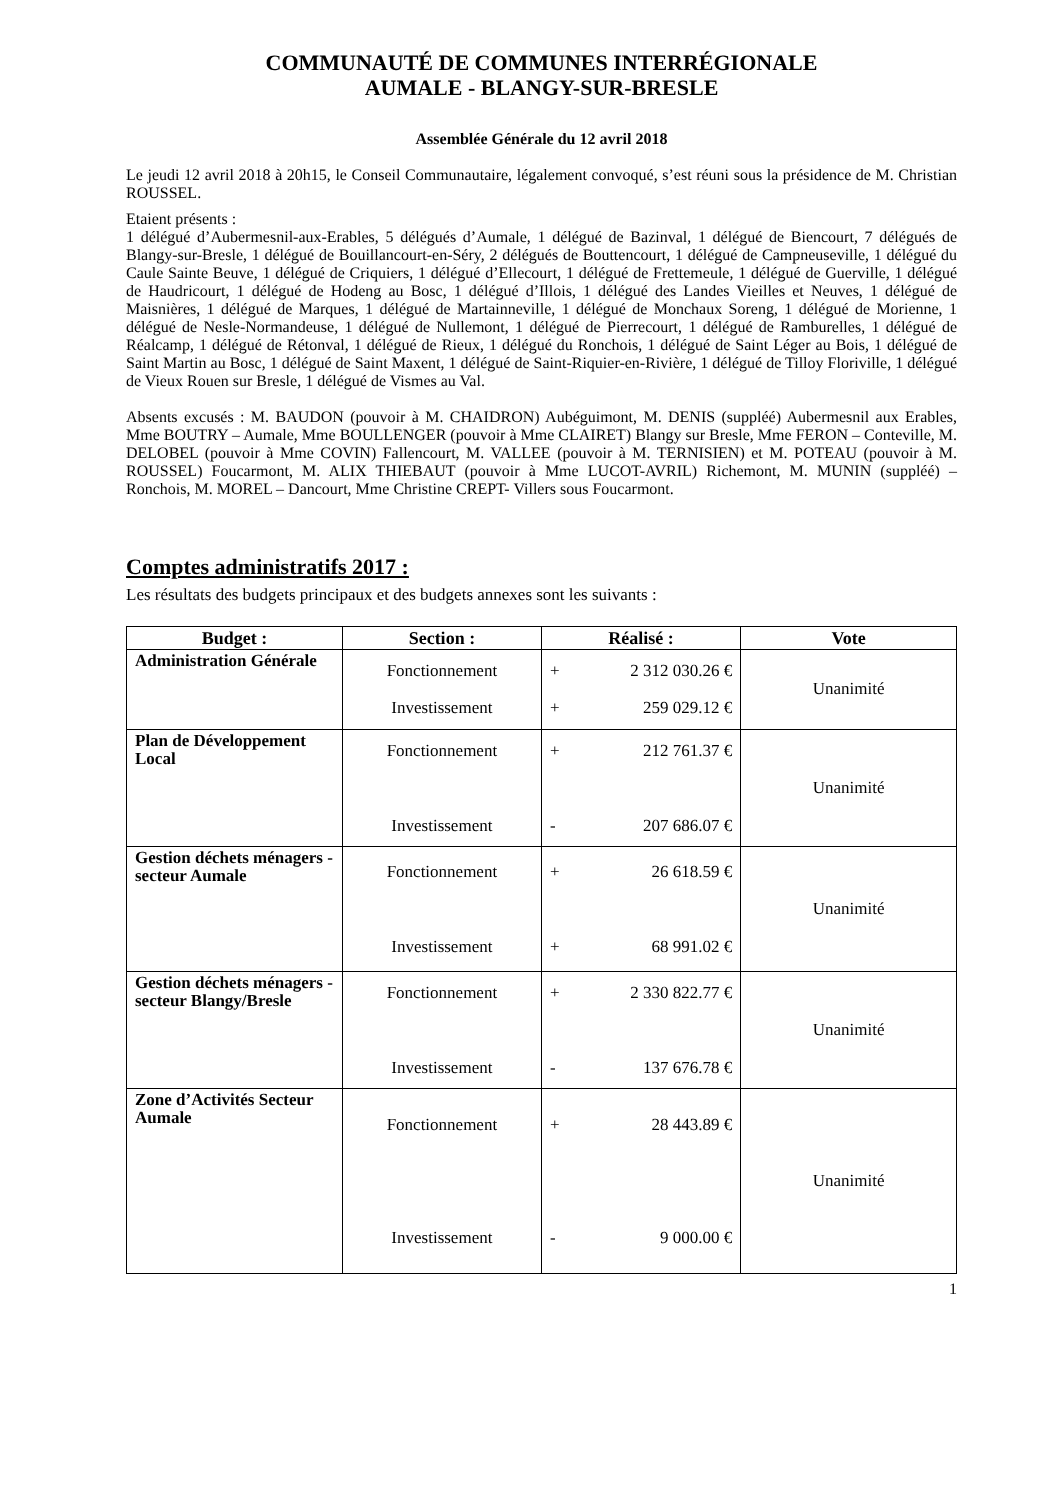COMMUNAUTÉ DE COMMUNES INTERRÉGIONALE
AUMALE - BLANGY-SUR-BRESLE
Assemblée Générale du 12 avril 2018
Le jeudi 12 avril 2018 à 20h15, le Conseil Communautaire, légalement convoqué, s’est réuni sous la présidence de M. Christian ROUSSEL.
Etaient présents :
1 délégué d’Aubermesnil-aux-Erables, 5 délégués d’Aumale, 1 délégué de Bazinval, 1 délégué de Biencourt, 7 délégués de Blangy-sur-Bresle, 1 délégué de Bouillancourt-en-Séry, 2 délégués de Bouttencourt, 1 délégué de Campneuseville, 1 délégué du Caule Sainte Beuve, 1 délégué de Criquiers, 1 délégué d’Ellecourt, 1 délégué de Frettemeule, 1 délégué de Guerville, 1 délégué de Haudricourt, 1 délégué de Hodeng au Bosc, 1 délégué d’Illois, 1 délégué des Landes Vieilles et Neuves, 1 délégué de Maisnières, 1 délégué de Marques, 1 délégué de Martainneville, 1 délégué de Monchaux Soreng, 1 délégué de Morienne, 1 délégué de Nesle-Normandeuse, 1 délégué de Nullemont, 1 délégué de Pierrecourt, 1 délégué de Ramburelles, 1 délégué de Réalcamp, 1 délégué de Rétonval, 1 délégué de Rieux, 1 délégué du Ronchois, 1 délégué de Saint Léger au Bois, 1 délégué de Saint Martin au Bosc, 1 délégué de Saint Maxent, 1 délégué de Saint-Riquier-en-Rivière, 1 délégué de Tilloy Floriville, 1 délégué de Vieux Rouen sur Bresle, 1 délégué de Vismes au Val.
Absents excusés : M. BAUDON (pouvoir à M. CHAIDRON) Aubéguimont, M. DENIS (suppléé) Aubermesnil aux Erables, Mme BOUTRY – Aumale, Mme BOULLENGER (pouvoir à Mme CLAIRET) Blangy sur Bresle, Mme FERON – Conteville, M. DELOBEL (pouvoir à Mme COVIN) Fallencourt, M. VALLEE (pouvoir à M. TERNISIEN) et M. POTEAU (pouvoir à M. ROUSSEL) Foucarmont, M. ALIX THIEBAUT (pouvoir à Mme LUCOT-AVRIL) Richemont, M. MUNIN (suppléé) – Ronchois, M. MOREL – Dancourt, Mme Christine CREPT- Villers sous Foucarmont.
Comptes administratifs 2017 :
Les résultats des budgets principaux et des budgets annexes sont les suivants :
| Budget : | Section : | Réalisé : | Vote |
| --- | --- | --- | --- |
| Administration Générale | Fonctionnement Investissement | + 2 312 030.26 € + 259 029.12 € | Unanimité |
| Plan de Développement Local | Fonctionnement Investissement | + 212 761.37 € - 207 686.07 € | Unanimité |
| Gestion déchets ménagers - secteur Aumale | Fonctionnement Investissement | + 26 618.59 € + 68 991.02 € | Unanimité |
| Gestion déchets ménagers - secteur Blangy/Bresle | Fonctionnement Investissement | + 2 330 822.77 € - 137 676.78 € | Unanimité |
| Zone d’Activités Secteur Aumale | Fonctionnement Investissement | + 28 443.89 € - 9 000.00 € | Unanimité |
1